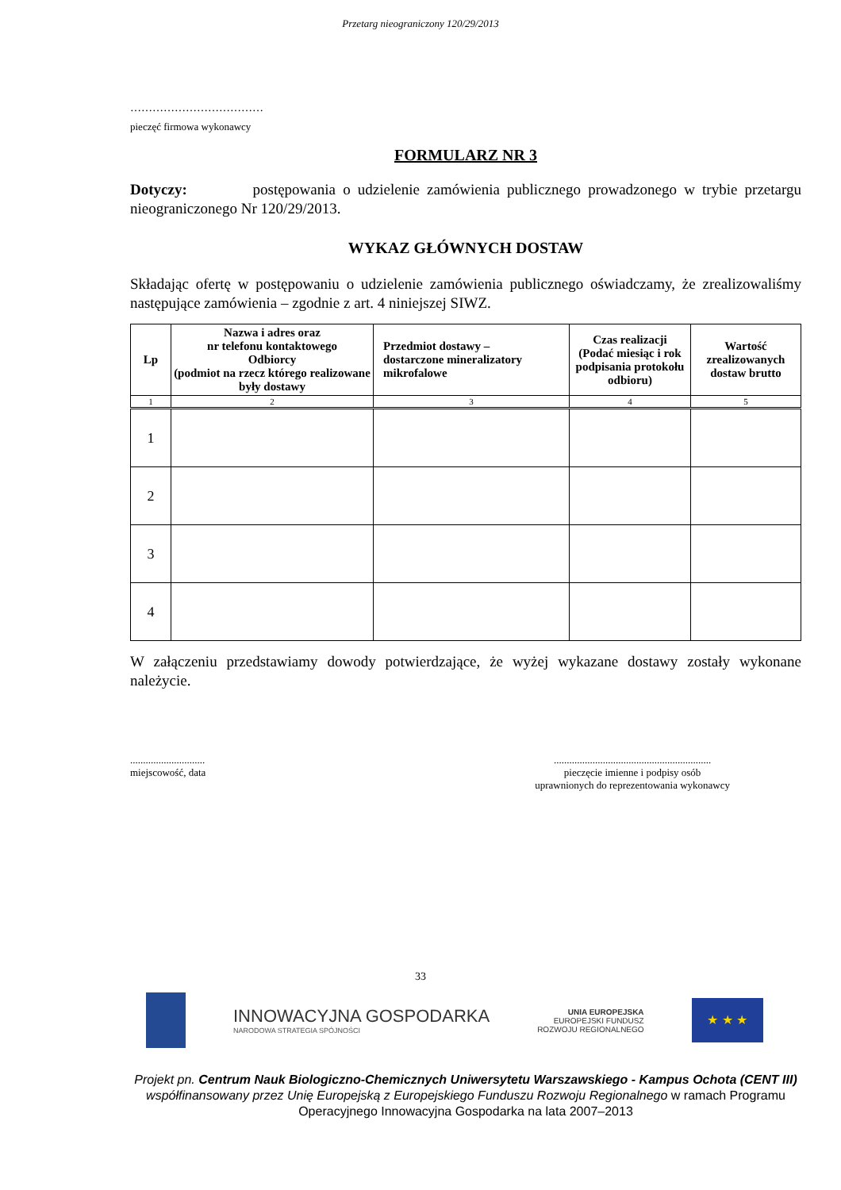Przetarg nieograniczony 120/29/2013
………………………………
pieczęć firmowa wykonawcy
FORMULARZ NR 3
Dotyczy: postępowania o udzielenie zamówienia publicznego prowadzonego w trybie przetargu nieograniczonego Nr 120/29/2013.
WYKAZ GŁÓWNYCH DOSTAW
Składając ofertę w postępowaniu o udzielenie zamówienia publicznego oświadczamy, że zrealizowaliśmy następujące zamówienia – zgodnie z art. 4 niniejszej SIWZ.
| Lp | Nazwa i adres oraz nr telefonu kontaktowego Odbiorcy (podmiot na rzecz którego realizowane były dostawy | Przedmiot dostawy – dostarczone mineralizatory mikrofalowe | Czas realizacji (Podać miesiąc i rok podpisania protokołu odbioru) | Wartość zrealizowanych dostaw brutto |
| --- | --- | --- | --- | --- |
| 1 | 2 | 3 | 4 | 5 |
| 1 | | | | |
| 2 | | | | |
| 3 | | | | |
| 4 | | | | |
W załączeniu przedstawiamy dowody potwierdzające, że wyżej wykazane dostawy zostały wykonane należycie.
.............................
miejscowość, data
.............................................................
pieczęcie imienne i podpisy osób
uprawnionych do reprezentowania wykonawcy
33
INNOWACYJNA GOSPODARKA
NARODOWA STRATEGIA SPÓJNOŚCI
UNIA EUROPEJSKA
EUROPEJSKI FUNDUSZ
ROZWOJU REGIONALNEGO
★ ★ ★
Projekt pn. Centrum Nauk Biologiczno-Chemicznych Uniwersytetu Warszawskiego - Kampus Ochota (CENT III) współfinansowany przez Unię Europejską z Europejskiego Funduszu Rozwoju Regionalnego w ramach Programu Operacyjnego Innowacyjna Gospodarka na lata 2007–2013